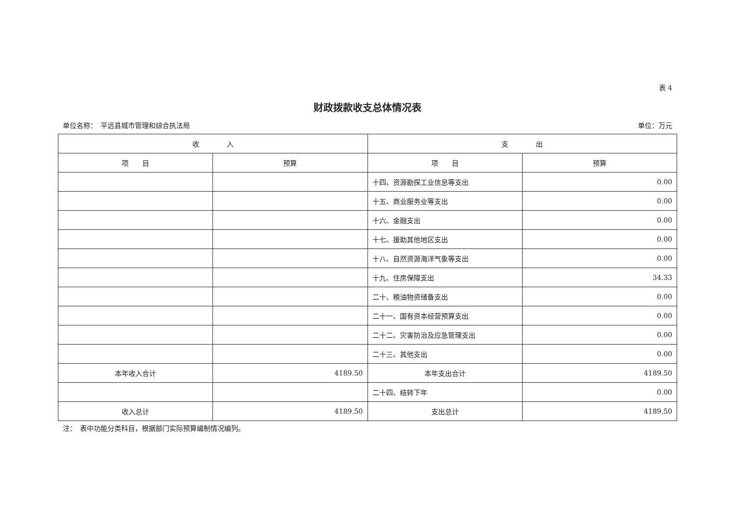表 4
财政拨款收支总体情况表
单位名称：　平远县城市管理和综合执法局 单位：万元
| 收 入 | | 支 出 | |
| --- | --- | --- | --- |
| 项 目 | 预算 | 项 目 | 预算 |
| | | 十四、资源勘探工业信息等支出 | 0.00 |
| | | 十五、商业服务业等支出 | 0.00 |
| | | 十六、金融支出 | 0.00 |
| | | 十七、援助其他地区支出 | 0.00 |
| | | 十八、自然资源海洋气象等支出 | 0.00 |
| | | 十九、住房保障支出 | 34.33 |
| | | 二十、粮油物资储备支出 | 0.00 |
| | | 二十一、国有资本经营预算支出 | 0.00 |
| | | 二十二、灾害防治及应急管理支出 | 0.00 |
| | | 二十三、其他支出 | 0.00 |
| 本年收入合计 | 4189.50 | 本年支出合计 | 4189.50 |
| | | 二十四、结转下年 | 0.00 |
| 收入总计 | 4189.50 | 支出总计 | 4189.50 |
注：　表中功能分类科目，根据部门实际预算编制情况编列。